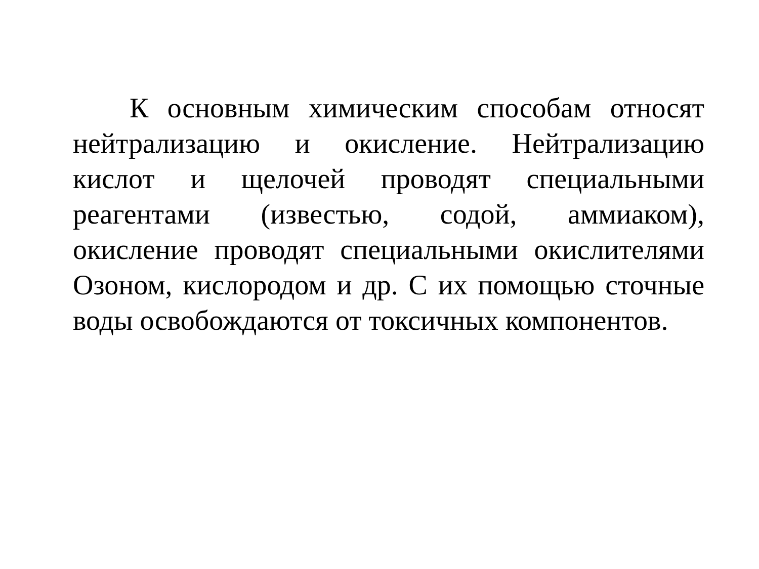К основным химическим способам относят нейтрализацию и окисление. Нейтрализацию кислот и щелочей проводят специальными реагентами (известью, содой, аммиаком), окисление проводят специальными окислителями Озоном, кислородом и др. С их помощью сточные воды освобождаются от токсичных компонентов.